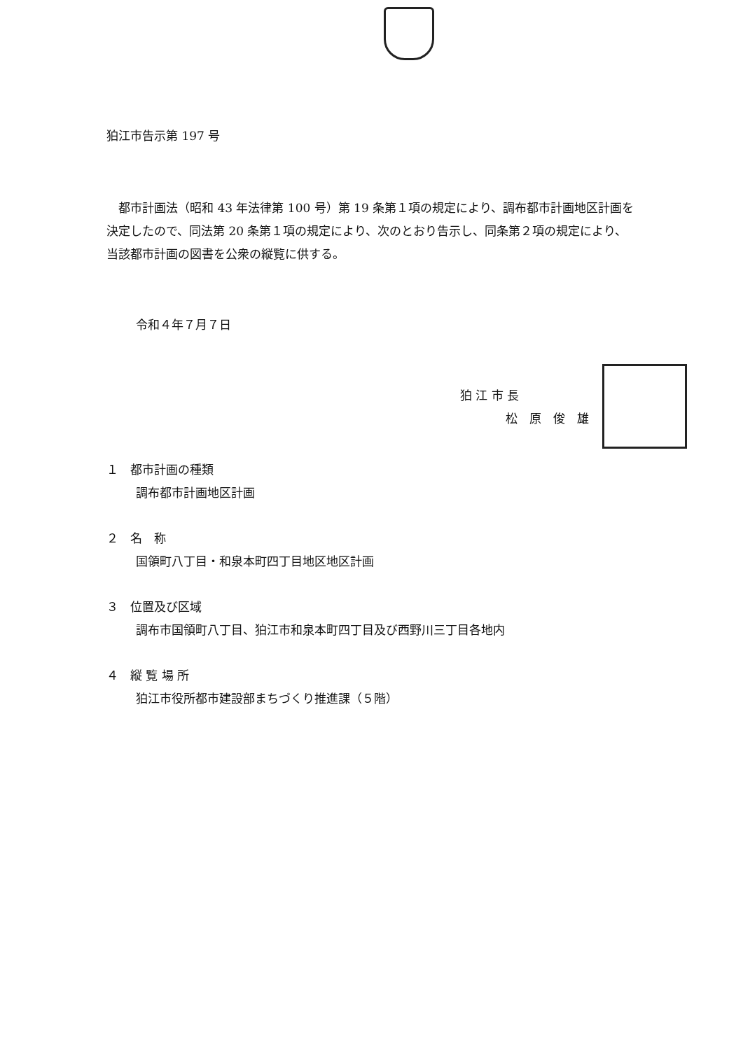狛江市告示第 197 号
　都市計画法（昭和 43 年法律第 100 号）第 19 条第１項の規定により、調布都市計画地区計画を決定したので、同法第 20 条第１項の規定により、次のとおり告示し、同条第２項の規定により、当該都市計画の図書を公衆の縦覧に供する。
令和４年７月７日
狛 江 市 長
松　原　俊　雄
１　都市計画の種類
調布都市計画地区計画
２　名　称
国領町八丁目・和泉本町四丁目地区地区計画
３　位置及び区域
調布市国領町八丁目、狛江市和泉本町四丁目及び西野川三丁目各地内
４　縦 覧 場 所
狛江市役所都市建設部まちづくり推進課（５階）